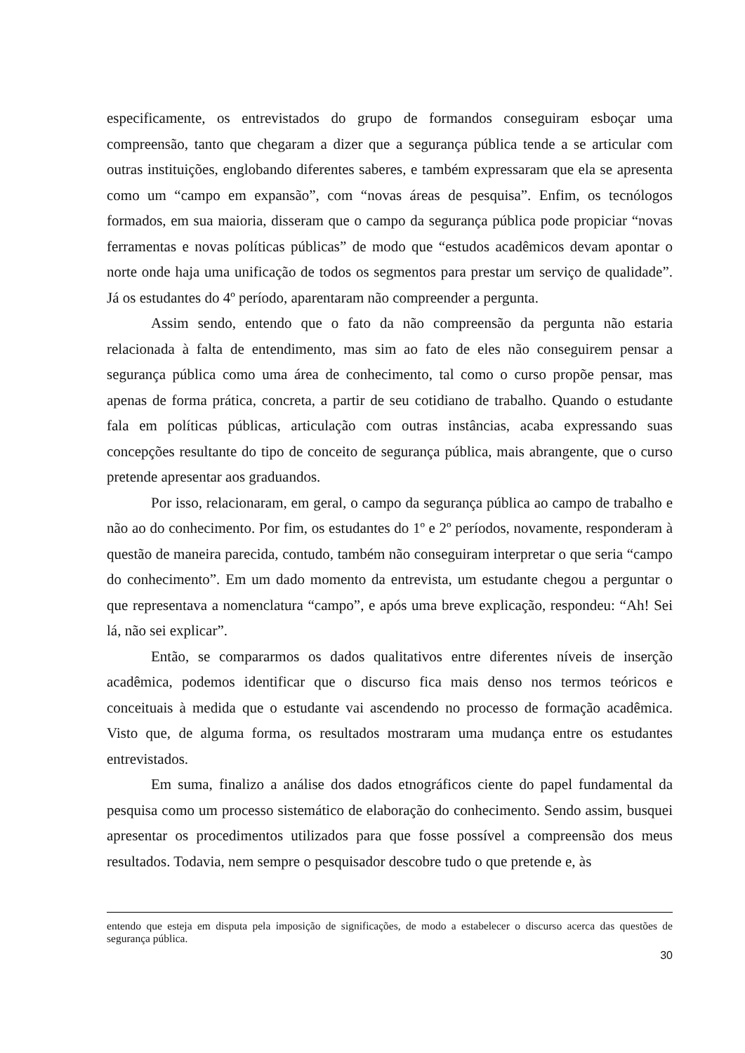especificamente, os entrevistados do grupo de formandos conseguiram esboçar uma compreensão, tanto que chegaram a dizer que a segurança pública tende a se articular com outras instituições, englobando diferentes saberes, e também expressaram que ela se apresenta como um “campo em expansão”, com “novas áreas de pesquisa”. Enfim, os tecnólogos formados, em sua maioria, disseram que o campo da segurança pública pode propiciar “novas ferramentas e novas políticas públicas” de modo que “estudos acadêmicos devam apontar o norte onde haja uma unificação de todos os segmentos para prestar um serviço de qualidade”. Já os estudantes do 4º período, aparentaram não compreender a pergunta.
Assim sendo, entendo que o fato da não compreensão da pergunta não estaria relacionada à falta de entendimento, mas sim ao fato de eles não conseguirem pensar a segurança pública como uma área de conhecimento, tal como o curso propõe pensar, mas apenas de forma prática, concreta, a partir de seu cotidiano de trabalho. Quando o estudante fala em políticas públicas, articulação com outras instâncias, acaba expressando suas concepções resultante do tipo de conceito de segurança pública, mais abrangente, que o curso pretende apresentar aos graduandos.
Por isso, relacionaram, em geral, o campo da segurança pública ao campo de trabalho e não ao do conhecimento. Por fim, os estudantes do 1º e 2º períodos, novamente, responderam à questão de maneira parecida, contudo, também não conseguiram interpretar o que seria “campo do conhecimento”. Em um dado momento da entrevista, um estudante chegou a perguntar o que representava a nomenclatura “campo”, e após uma breve explicação, respondeu: “Ah! Sei lá, não sei explicar”.
Então, se compararmos os dados qualitativos entre diferentes níveis de inserção acadêmica, podemos identificar que o discurso fica mais denso nos termos teóricos e conceituais à medida que o estudante vai ascendendo no processo de formação acadêmica. Visto que, de alguma forma, os resultados mostraram uma mudança entre os estudantes entrevistados.
Em suma, finalizo a análise dos dados etnográficos ciente do papel fundamental da pesquisa como um processo sistemático de elaboração do conhecimento. Sendo assim, busquei apresentar os procedimentos utilizados para que fosse possível a compreensão dos meus resultados. Todavia, nem sempre o pesquisador descobre tudo o que pretende e, às
entendo que esteja em disputa pela imposição de significações, de modo a estabelecer o discurso acerca das questões de segurança pública.
30